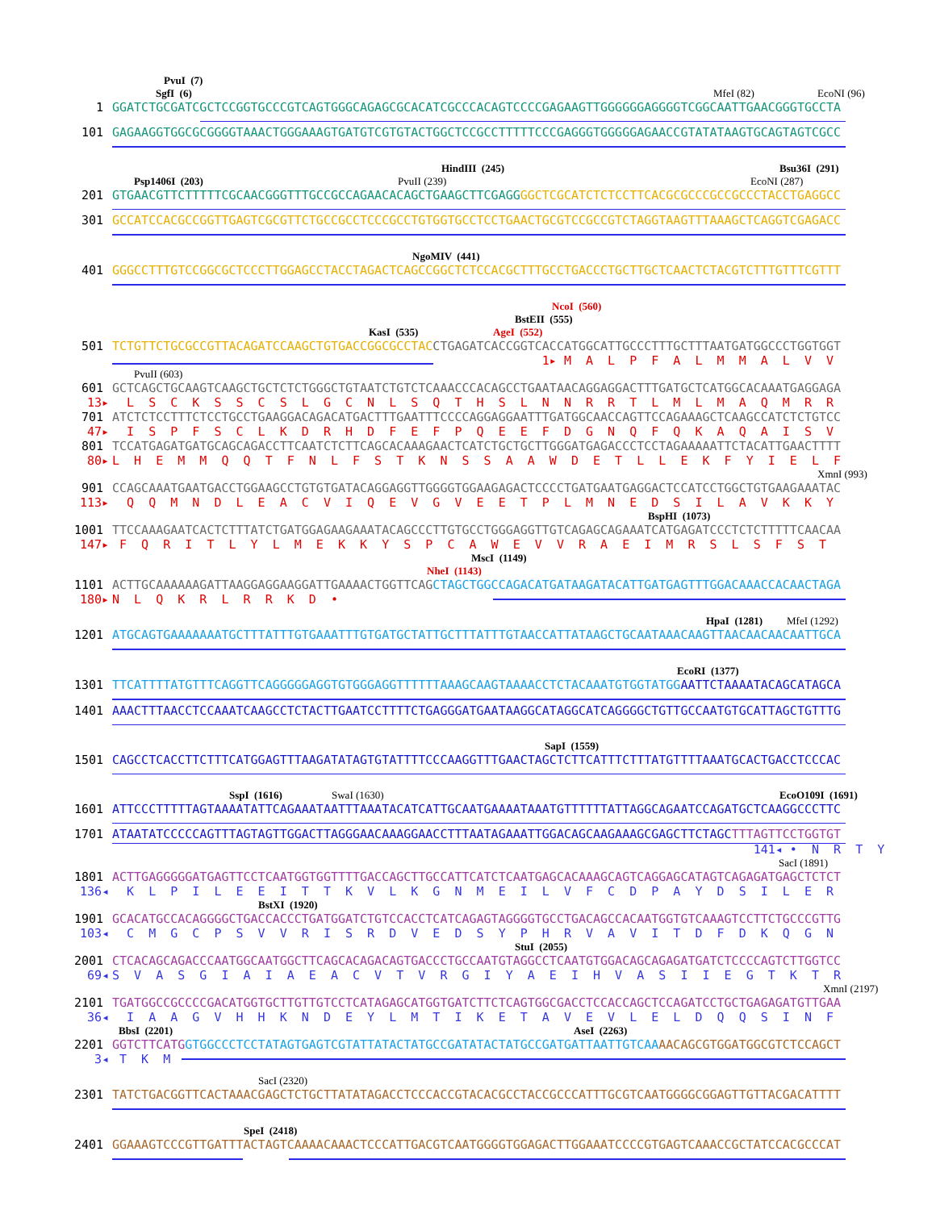PvuI (7)
SgfI (6) MfeI (82) EcoNI (96)
1 GGATCTGCGATCGCTCCGGTGCCCGTCAGTGGGCAGAGCGCACATCGCCCACAGTCCCCGAGAAGTTGGGGGGAGGGGTCGGCAATTGAACGGGTGCCTA
101 GAGAAGGTGGCGCGGGGTAAACTGGGAAAGTGATGTCGTGTACTGGCTCCGCCTTTTTCCCGAGGGTGGGGGAGAACCGTATATAAGTGCAGTAGTCGCC
HindIII (245) Bsu36I (291)
Psp1406I (203) PvuII (239) EcoNI (287)
201 GTGAACGTTCTTTTTCGCAACGGGTTTGCCGCCAGAACACAGCTGAAGCTTCGAGG GGCTCGCATCTCTCCTTCACGCGCCCGCCGCCCTACCTGAGGCC
301 GCCATCCACGCCGGTTGAGTCGCGTTCTGCCGCCTCCCGCCTGTGGTGCCTCCTGAACTGCGTCCGCCGTCTAGGTAAGTTTAAAGCTCAGGTCGAGACC
NgoMIV (441)
401 GGGCCTTTGTCCGGCGCTCCCTTGGAGCCTACCTAGACTCAGCCGGCTCTCCACGCTTTGCCTGACCCTGCTTGCTCAACTCTACGTCTTTGTTTCGTTT
NcoI (560)
BstEII (555)
KasI (535) AgeI (552)
501 TCTGTTCTGCGCCGTTACAGATCCAAGCTGTGACCGGCGCCTAC CTGAGATCACCGGTCACCATGGCATTGCCCTTTGCTTTAATGATGGCCCTGGTGGT
1▸ M A L P F A L M M A L V V
PvuII (603)
601 GCTCAGCTGCAAGTCAAGCTGCTCTCTGGGCTGTAATCTGTCTCAAACCCACAGCCTGAATAACAGGAGGACTTTGATGCTCATGGCACAAATGAGGAGA
13▸ L S C K S S C S L G C N L S Q T H S L N N R R T L M L M A Q M R R
701 ATCTCTCCTTTCTCCTGCCTGAAGGACAGACATGACTTTGAATTTCCCCAGGAGGAATTTGATGGCAACCAGTTCCAGAAAGCTCAAGCCATCTCTGTCC
47▸ I S P F S C L K D R H D F E F P Q E E F D G N Q F Q K A Q A I S V
801 TCCATGAGATGATGCAGCAGACCTTCAATCTCTTCAGCACAAAGAACTCATCTGCTGCTTGGGATGAGACCCTCCTAGAAAAATTCTACATTGAACTTTT
80▸ L H E M M Q Q T F N L F S T K N S S A A W D E T L L E K F Y I E L F
XmnI (993)
901 CCAGCAAATGAATGACCTGGAAGCCTGTGTGATACAGGAGGTTGGGGTGGAAGAGACTCCCCTGATGAATGAGGACTCCATCCTGGCTGTGAAGAAATAC
113▸ Q Q M N D L E A C V I Q E V G V E E T P L M N E D S I L A V K K Y
BspHI (1073)
1001 TTCCAAAGAATCACTCTTTATCTGATGGAGAAGAAATACAGCCCTTGTGCCTGGGAGGTTGTCAGAGCAGAAATCATGAGATCCCTCTCTTTTTCAACAA
147▸ F Q R I T L Y L M E K K Y S P C A W E V V R A E I M R S L S F S T
MscI (1149)
NheI (1143)
1101 ACTTGCAAAAAAGATTAAGGAGGAAGGATTGAAAACTGGTTCAG CTAGCTGGCCAGACATGATAAGATACATTGATGAGTTTGGACAAACCACAACTAGA
180▸ N L Q K R L R R K D •
HpaI (1281) MfeI (1292)
1201 ATGCAGTGAAAAAAATGCTTTATTTGTGAAATTTGTGATGCTATTGCTTTATTTGTAACCATTATAAGCTGCAATAAACAAGTTAACAACAACAATTGCA
EcoRI (1377)
1301 TTCATTTTATGTTTCAGGTTCAGGGGGAGGTGTGGGAGGTTTTTTAAAGCAAGTAAAACCTCTACAAATGTGGTATGG AATTCTAAAATACAGCATAGCA
1401 AAACTTTAACCTCCAAATCAAGCCTCTACTTGAATCCTTTTCTGAGGGATGAATAAGGCATAGGCATCAGGGGCTGTTGCCAATGTGCATTAGCTGTTTG
SapI (1559)
1501 CAGCCTCACCTTCTTTCATGGAGTTTAAGATATAGTGTATTTTCCCAAGGTTTGAACTAGCTCTTCATTTCTTTATGTTTTAAATGCACTGACCTCCCAC
SspI (1616) SwaI (1630) EcoO109I (1691)
1601 ATTCCCTTTTTAGTAAAATATTCAGAAATAATTTAAATACATCATTGCAATGAAAATAAATGTTTTTTATTAGGCAGAATCCAGATGCTCAAGGCCCTTC
1701 ATAATATCCCCCAGTTTAGTAGTTGGACTTAGGGAACAAAGGAACCTTTAATAGAAATTGGACAGCAAGAAAGCGAGCTTCTAGC TTTAGTTCCTGGTGT
141◂ • N R T Y
SacI (1891)
1801 ACTTGAGGGGGATGAGTTCCTCAATGGTGGTTTTGACCAGCTTGCCATTCATCTCAATGAGCACAAAGCAGTCAGGAGCATAGTCAGAGATGAGCTCTCT
136◂ K L P I L E E I T T K V L K G N M E I L V F C D P A Y D S I L E R
BstXI (1920)
1901 GCACATGCCACAGGGGCTGACCACCCTGATGGATCTGTCCACCTCATCAGAGTAGGGGTGCCTGACAGCCACAATGGTGTCAAAGTCCTTCTGCCCGTTG
103◂ C M G C P S V V R I S R D V E D S Y P H R V A V I T D F D K Q G N
StuI (2055)
2001 CTCACAGCAGACCCAATGGCAATGGCTTCAGCACAGACAGTGACCCTGCCAATGTAGGCCTCAATGTGGACAGCAGAGATGATCTCCCCAGTCTTGGTCC
69◂ S V A S G I A I A E A C V T V R G I Y A E I H V A S I I E G T K T R
XmnI (2197)
2101 TGATGGCCGCCCCGACATGGTGCTTGTTGTCCTCATAGAGCATGGTGATCTTCTCAGTGGCGACCTCCACCAGCTCCAGATCCTGCTGAGAGATGTTGAA
36◂ I A A G V H H K N D E Y L M T I K E T A V E V L E L D Q Q S I N F
BbsI (2201) AseI (2263)
2201 GGTCTTCATG GTGGCCCTCCTATAGTGAGTCGTATTATACTATGCCGATATACTATGCCGATGATTAATTGTCAA AACAGCGTGGATGGCGTCTCCAGCT
3◂ T K M
SacI (2320)
2301 TATCTGACGGTTCACTAAACGAGCTCTGCTTATATAGACCTCCCACCGTACACGCCTACCGCCCATTTGCGTCAATGGGGCGGAGTTGTTACGACATTTT
SpeI (2418)
2401 GGAAAGTCCCGTTGATTTACTAGTCAAAACAAACTCCCATTGACGTCAATGGGGTGGAGACTTGGAAATCCCCGTGAGTCAAACCGCTATCCACGCCCAT